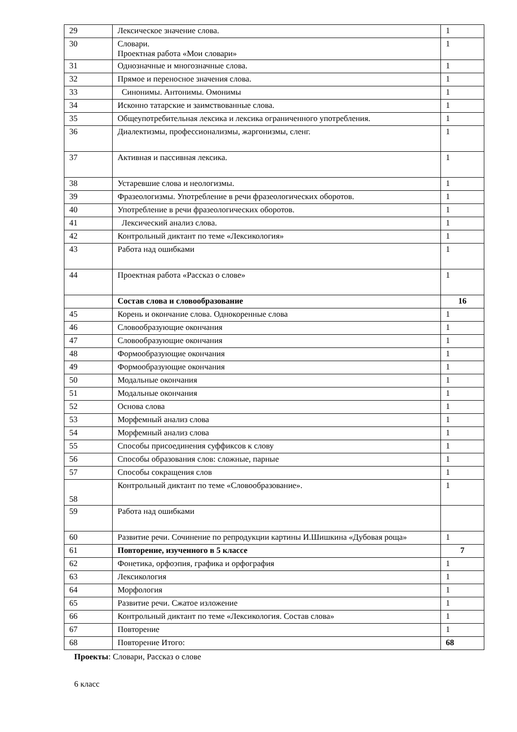| 29 | Лексическое значение слова. | 1 |
| 30 | Словари. Проектная работа «Мои словари» | 1 |
| 31 | Однозначные и многозначные слова. | 1 |
| 32 | Прямое и переносное значения слова. | 1 |
| 33 | Синонимы. Антонимы. Омонимы | 1 |
| 34 | Исконно татарские и заимствованные слова. | 1 |
| 35 | Общеупотребительная лексика и лексика ограниченного употребления. | 1 |
| 36 | Диалектизмы, профессионализмы, жаргонизмы, сленг. | 1 |
| 37 | Активная и пассивная лексика. | 1 |
| 38 | Устаревшие слова и неологизмы. | 1 |
| 39 | Фразеологизмы. Употребление в речи фразеологических оборотов. | 1 |
| 40 | Употребление в речи фразеологических оборотов. | 1 |
| 41 | Лексический анализ слова. | 1 |
| 42 | Контрольный диктант по теме «Лексикология» | 1 |
| 43 | Работа над ошибками | 1 |
| 44 | Проектная работа «Рассказ о слове» | 1 |
| | Состав слова и словообразование | 16 |
| 45 | Корень и окончание слова. Однокоренные слова | 1 |
| 46 | Словообразующие окончания | 1 |
| 47 | Словообразующие окончания | 1 |
| 48 | Формообразующие окончания | 1 |
| 49 | Формообразующие окончания | 1 |
| 50 | Модальные окончания | 1 |
| 51 | Модальные окончания | 1 |
| 52 | Основа слова | 1 |
| 53 | Морфемный анализ слова | 1 |
| 54 | Морфемный анализ слова | 1 |
| 55 | Способы присоединения суффиксов к слову | 1 |
| 56 | Способы образования слов: сложные, парные | 1 |
| 57 | Способы сокращения слов | 1 |
| 58 | Контрольный диктант по теме «Словообразование». | 1 |
| 59 | Работа над ошибками | |
| 60 | Развитие речи. Сочинение по репродукции картины И.Шишкина «Дубовая роща» | 1 |
| 61 | Повторение, изученного в 5 классе | 7 |
| 62 | Фонетика, орфоэпия, графика и орфография | 1 |
| 63 | Лексикология | 1 |
| 64 | Морфология | 1 |
| 65 | Развитие речи. Сжатое изложение | 1 |
| 66 | Контрольный диктант по теме «Лексикология. Состав слова» | 1 |
| 67 | Повторение | 1 |
| 68 | Повторение Итого: | 68 |
Проекты: Словари, Рассказ о слове
6 класс